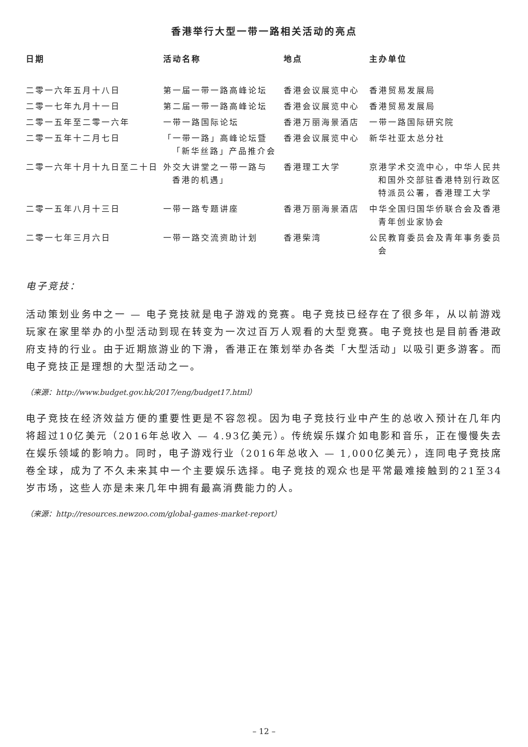香港举行大型一带一路相关活动的亮点
| 日期 | 活动名称 | 地点 | 主办单位 |
| --- | --- | --- | --- |
| 二零一六年五月十八日 | 第一届一带一路高峰论坛 | 香港会议展览中心 | 香港贸易发展局 |
| 二零一七年九月十一日 | 第二届一带一路高峰论坛 | 香港会议展览中心 | 香港贸易发展局 |
| 二零一五年至二零一六年 | 一带一路国际论坛 | 香港万丽海景酒店 | 一带一路国际研究院 |
| 二零一五年十二月七日 | 「一带一路」高峰论坛暨 「新华丝路」产品推介会 | 香港会议展览中心 | 新华社亚太总分社 |
| 二零一六年十月十九日至二十日 | 外交大讲堂之一带一路与 香港的机遇」 | 香港理工大学 | 京港学术交流中心，中华人民共 和国外交部驻香港特别行政区 特派员公署，香港理工大学 |
| 二零一五年八月十三日 | 一带一路专题讲座 | 香港万丽海景酒店 | 中华全国归国华侨联合会及香港 青年创业家协会 |
| 二零一七年三月六日 | 一带一路交流资助计划 | 香港柴湾 | 公民教育委员会及青年事务委员 会 |
电子竞技：
活动策划业务中之一 — 电子竞技就是电子游戏的竞赛。电子竞技已经存在了很多年，从以前游戏玩家在家里举办的小型活动到现在转变为一次过百万人观看的大型竞赛。电子竞技也是目前香港政府支持的行业。由于近期旅游业的下滑，香港正在策划举办各类「大型活动」以吸引更多游客。而电子竞技正是理想的大型活动之一。
（来源：http://www.budget.gov.hk/2017/eng/budget17.html）
电子竞技在经济效益方便的重要性更是不容忽视。因为电子竞技行业中产生的总收入预计在几年内将超过10亿美元（2016年总收入 — 4.93亿美元）。传统娱乐媒介如电影和音乐，正在慢慢失去在娱乐领域的影响力。同时，电子游戏行业（2016年总收入 — 1,000亿美元），连同电子竞技席卷全球，成为了不久未来其中一个主要娱乐选择。电子竞技的观众也是平常最难接触到的21至34岁市场，这些人亦是未来几年中拥有最高消费能力的人。
（来源：http://resources.newzoo.com/global-games-market-report）
– 12 –